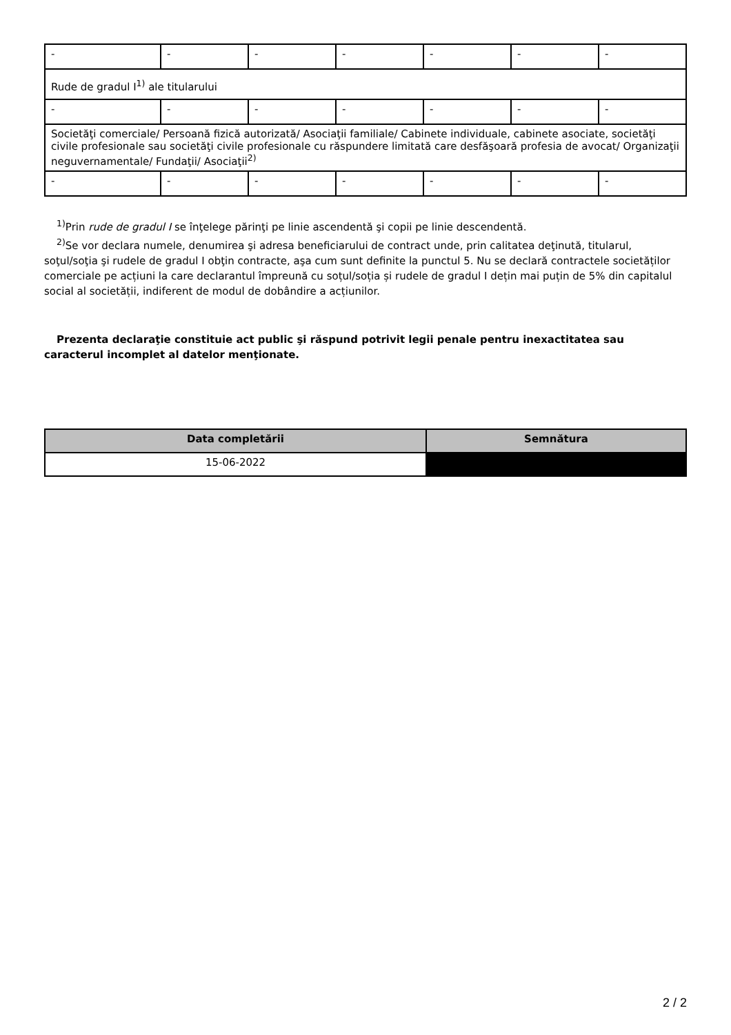| - | - | - | - | - | - | - |
| Rude de gradul I<sup>1)</sup> ale titularului | | | | | | |
| - | - | - | - | - | - | - |
| Societăţi comerciale/ Persoană fizică autorizată/ Asociaţii familiale/ Cabinete individuale, cabinete asociate, societăţi civile profesionale sau societăţi civile profesionale cu răspundere limitată care desfăşoară profesia de avocat/ Organizaţii neguvernamentale/ Fundaţii/ Asociaţii<sup>2)</sup> | | | | | | |
| - | - | - | - | - | - | - |
<sup>1)</sup> Prin rude de gradul I se înţelege părinţi pe linie ascendentă şi copii pe linie descendentă.
<sup>2)</sup> Se vor declara numele, denumirea şi adresa beneficiarului de contract unde, prin calitatea deţinută, titularul, soţul/soţia şi rudele de gradul I obţin contracte, aşa cum sunt definite la punctul 5. Nu se declară contractele societăților comerciale pe acțiuni la care declarantul împreună cu soțul/soția și rudele de gradul I dețin mai puțin de 5% din capitalul social al societății, indiferent de modul de dobândire a acțiunilor.
Prezenta declaraţie constituie act public şi răspund potrivit legii penale pentru inexactitatea sau caracterul incomplet al datelor menţionate.
| Data completării | Semnătura |
| --- | --- |
| 15-06-2022 | |
2 / 2